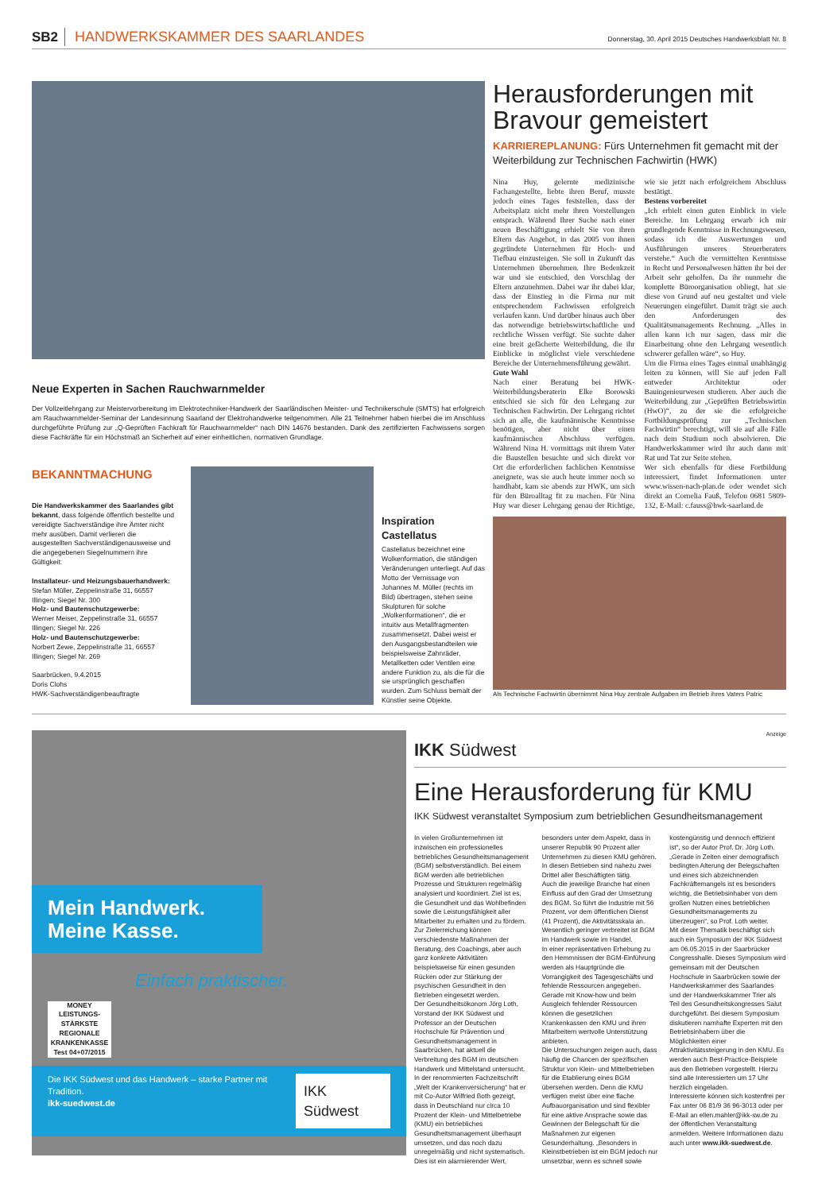SB2 HANDWERKSKAMMER DES SAARLANDES Donnerstag, 30. April 2015 Deutsches Handwerksblatt Nr. 8
Neue Experten in Sachen Rauchwarnmelder
Der Vollzeitlehrgang zur Meistervorbereitung im Elektrotechniker-Handwerk der Saarländischen Meister- und Technikerschule (SMTS) hat erfolgreich am Rauchwarnmelder-Seminar der Landesinnung Saarland der Elektrohandwerke teilgenommen. Alle 21 Teilnehmer haben hierbei die im Anschluss durchgeführte Prüfung zur „Q-Geprüften Fachkraft für Rauchwarnmelder“ nach DIN 14676 bestanden. Dank des zertifizierten Fachwissens sorgen diese Fachkräfte für ein Höchstmaß an Sicherheit auf einer einheitlichen, normativen Grundlage.
BEKANNTMACHUNG
Die Handwerkskammer des Saarlandes gibt bekannt, dass folgende öffentlich bestellte und vereidigte Sachverständige ihre Ämter nicht mehr ausüben. Damit verlieren die ausgestellten Sachverständigenausweise und die angegebenen Siegelnummern ihre Gültigkeit:
Installateur- und Heizungsbauerhandwerk:
Stefan Müller, Zeppelinstraße 31, 66557 Illingen; Siegel Nr. 300
Holz- und Bautenschutzgewerbe:
Werner Meiser, Zeppelinstraße 31, 66557 Illingen; Siegel Nr. 226
Holz- und Bautenschutzgewerbe:
Norbert Zewe, Zeppelinstraße 31, 66557 Illingen; Siegel Nr. 269
Saarbrücken, 9.4.2015
Doris Clohs
HWK-Sachverständigenbeauftragte
Inspiration Castellatus
Castellatus bezeichnet eine Wolkenformation, die ständigen Veränderungen unterliegt. Auf das Motto der Vernissage von Johannes M. Müller (rechts im Bild) übertragen, stehen seine Skulpturen für solche „Wolkenformationen“, die er intuitiv aus Metallfragmenten zusammensetzt. Dabei weist er den Ausgangsbestandteilen wie beispielsweise Zahnräder, Metallketten oder Ventilen eine andere Funktion zu, als die für die sie ursprünglich geschaffen wurden. Zum Schluss bemalt der Künstler seine Objekte.
Herausforderungen mit Bravour gemeistert
KARRIEREPLANUNG: Fürs Unternehmen fit gemacht mit der Weiterbildung zur Technischen Fachwirtin (HWK)
Nina Huy, gelernte medizinische Fachangestellte, liebte ihren Beruf, musste jedoch eines Tages feststellen, dass der Arbeitsplatz nicht mehr ihren Vorstellungen entsprach. Während Ihrer Suche nach einer neuen Beschäftigung erhielt Sie von ihren Eltern das Angebot, in das 2005 von ihnen gegründete Unternehmen für Hoch- und Tiefbau einzusteigen. Sie soll in Zukunft das Unternehmen übernehmen. Ihre Bedenkzeit war und sie entschied, den Vorschlag der Eltern anzunehmen. Dabei war ihr dabei klar, dass der Einstieg in die Firma nur mit entsprechendem Fachwissen erfolgreich verlaufen kann. Und darüber hinaus auch über das notwendige betriebswirtschaftliche und rechtliche Wissen verfügt. Sie suchte daher eine breit gefächerte Weiterbildung, die ihr Einblicke in möglichst viele verschiedene Bereiche der Unternehmensführung gewährt.
Gute Wahl
Nach einer Beratung bei HWK-Weiterbildungsberaterin Elke Borowski entschied sie sich für den Lehrgang zur Technischen Fachwirtin. Der Lehrgang richtet sich an alle, die kaufmännische Kenntnisse benötigen, aber nicht über einen kaufmännischen Abschluss verfügen. Während Nina H. vormittags mit ihrem Vater die Baustellen besuchte und sich direkt vor Ort die erforderlichen fachlichen Kenntnisse aneignete, was sie auch heute immer noch so handhabt, kam sie abends zur HWK, um sich für den Büroalltag fit zu machen. Für Nina Huy war dieser Lehrgang genau der Richtige, wie sie jetzt nach erfolgreichem Abschluss bestätigt.
Bestens vorbereitet
„Ich erhielt einen guten Einblick in viele Bereiche. Im Lehrgang erwarb ich mir grundlegende Kenntnisse in Rechnungswesen, sodass ich die Auswertungen und Ausführungen unseres Steuerberaters verstehe.“ Auch die vermittelten Kenntnisse in Recht und Personalwesen hätten ihr bei der Arbeit sehr geholfen. Da ihr nunmehr die komplette Büroorganisation obliegt, hat sie diese von Grund auf neu gestaltet und viele Neuerungen eingeführt. Damit trägt sie auch den Anforderungen des Qualitätsmanagements Rechnung. „Alles in allen kann ich nur sagen, dass mir die Einarbeitung ohne den Lehrgang wesentlich schwerer gefallen wäre“, so Huy.
Um die Firma eines Tages einmal unabhängig leiten zu können, will Sie auf jeden Fall entweder Architektur oder Bauingenieurwesen studieren. Aber auch die Weiterbildung zur „Geprüften Betriebswirtin (HwO)“, zu der sie die erfolgreiche Fortbildungsprüfung zur „Technischen Fachwirtin“ berechtigt, will sie auf alle Fälle nach dem Studium noch absolvieren. Die Handwerkskammer wird ihr auch dann mit Rat und Tat zur Seite stehen.
Wer sich ebenfalls für diese Fortbildung interessiert, findet Informationen unter www.wissen-nach-plan.de oder wendet sich direkt an Cornelia Fauß, Telefon 0681 5809-132, E-Mail: c.fauss@hwk-saarland.de
Als Technische Fachwirtin übernimmt Nina Huy zentrale Aufgaben im Betrieb ihres Vaters Patric
Mein Handwerk. Meine Kasse.
Einfach praktischer.
MONEY LEISTUNGS-STÄRKSTE REGIONALE KRANKENKASSE Test 04+07/2015
Die IKK Südwest und das Handwerk – starke Partner mit Tradition.
ikk-suedwest.de IKK Südwest
Anzeige
IKK Südwest
Eine Herausforderung für KMU
IKK Südwest veranstaltet Symposium zum betrieblichen Gesundheitsmanagement
In vielen Großunternehmen ist inzwischen ein professionelles betriebliches Gesundheitsmanagement (BGM) selbstverständlich. Bei einem BGM werden alle betrieblichen Prozesse und Strukturen regelmäßig analysiert und koordiniert. Ziel ist es, die Gesundheit und das Wohlbefinden sowie die Leistungsfähigkeit aller Mitarbeiter zu erhalten und zu fördern. Zur Zielerreichung können verschiedenste Maßnahmen der Beratung, des Coachings, aber auch ganz konkrete Aktivitäten beispielsweise für einen gesunden Rücken oder zur Stärkung der psychischen Gesundheit in den Betrieben eingesetzt werden.
Der Gesundheitsökonom Jörg Loth, Vorstand der IKK Südwest und Professor an der Deutschen Hochschule für Prävention und Gesundheitsmanagement in Saarbrücken, hat aktuell die Verbreitung des BGM im deutschen Handwerk und Mittelstand untersucht. In der renommierten Fachzeitschrift „Welt der Krankenversicherung“ hat er mit Co-Autor Wilfried Both gezeigt, dass in Deutschland nur circa 10 Prozent der Klein- und Mittelbetriebe (KMU) ein betriebliches Gesundheitsmanagement überhaupt umsetzen, und das noch dazu unregelmäßig und nicht systematisch. Dies ist ein alarmierender Wert, besonders unter dem Aspekt, dass in unserer Republik 90 Prozent aller Unternehmen zu diesen KMU gehören. In diesen Betrieben sind nahezu zwei Drittel aller Beschäftigten tätig.
Auch die jeweilige Branche hat einen Einfluss auf den Grad der Umsetzung des BGM. So führt die Industrie mit 56 Prozent, vor dem öffentlichen Dienst (41 Prozent), die Aktivitätsskala an. Wesentlich geringer verbreitet ist BGM im Handwerk sowie im Handel.
In einer repräsentativen Erhebung zu den Hemmnissen der BGM-Einführung werden als Hauptgründe die Vorrangigkeit des Tagesgeschäfts und fehlende Ressourcen angegeben. Gerade mit Know-how und beim Ausgleich fehlender Ressourcen können die gesetzlichen Krankenkassen den KMU und ihren Mitarbeitern wertvolle Unterstützung anbieten.
Die Untersuchungen zeigen auch, dass häufig die Chancen der spezifischen Struktur von Klein- und Mittelbetrieben für die Etablierung eines BGM übersehen werden. Denn die KMU verfügen meist über eine flache Aufbauorganisation und sind flexibler für eine aktive Ansprache sowie das Gewinnen der Belegschaft für die Maßnahmen zur eigenen Gesunderhaltung. „Besonders in Kleinstbetrieben ist ein BGM jedoch nur umsetzbar, wenn es schnell sowie kostengünstig und dennoch effizient ist“, so der Autor Prof. Dr. Jörg Loth. „Gerade in Zeiten einer demografisch bedingten Alterung der Belegschaften und eines sich abzeichnenden Fachkräftemangels ist es besonders wichtig, die Betriebsinhaber von dem großen Nutzen eines betrieblichen Gesundheitsmanagements zu überzeugen“, so Prof. Loth weiter.
Mit dieser Thematik beschäftigt sich auch ein Symposium der IKK Südwest am 06.05.2015 in der Saarbrücker Congresshalle. Dieses Symposium wird gemeinsam mit der Deutschen Hochschule in Saarbrücken sowie der Handwerkskammer des Saarlandes und der Handwerkskammer Trier als Teil des Gesundheitskongresses Salut durchgeführt. Bei diesem Symposium diskutieren namhafte Experten mit den Betriebsinhabern über die Möglichkeiten einer Attraktivitätssteigerung in den KMU. Es werden auch Best-Practice-Beispiele aus den Betrieben vorgestellt. Hierzu sind alle Interessierten um 17 Uhr herzlich eingeladen.
Interessierte können sich kostenfrei per Fax unter 06 81/9 36 96-3013 oder per E-Mail an ellen.mahler@ikk-sw.de zu der öffentlichen Veranstaltung anmelden. Weitere Informationen dazu auch unter www.ikk-suedwest.de.